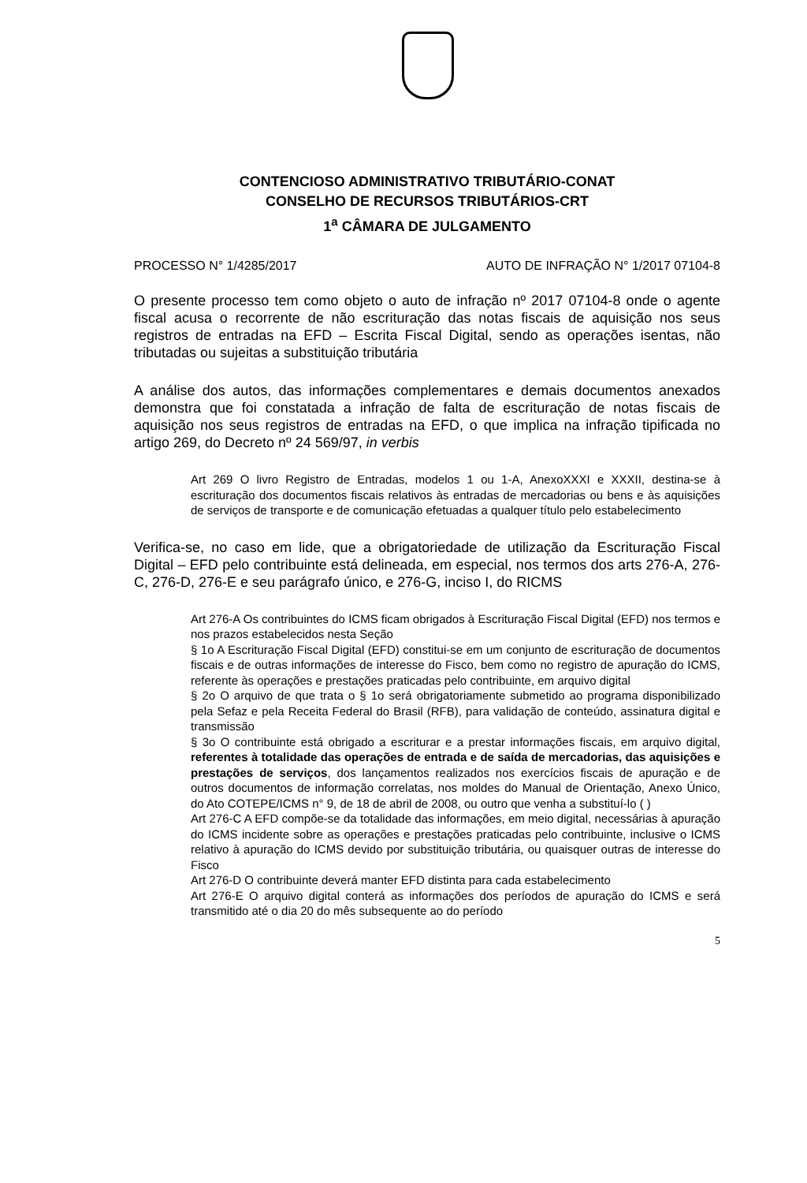CONTENCIOSO ADMINISTRATIVO TRIBUTÁRIO-CONAT
CONSELHO DE RECURSOS TRIBUTÁRIOS-CRT
1<sup>a</sup> CÂMARA DE JULGAMENTO
PROCESSO N° 1/4285/2017 AUTO DE INFRAÇÃO N° 1/2017 07104-8
O presente processo tem como objeto o auto de infração nº 2017 07104-8 onde o agente fiscal acusa o recorrente de não escrituração das notas fiscais de aquisição nos seus registros de entradas na EFD – Escrita Fiscal Digital, sendo as operações isentas, não tributadas ou sujeitas a substituição tributária
A análise dos autos, das informações complementares e demais documentos anexados demonstra que foi constatada a infração de falta de escrituração de notas fiscais de aquisição nos seus registros de entradas na EFD, o que implica na infração tipificada no artigo 269, do Decreto nº 24 569/97, in verbis
Art 269 O livro Registro de Entradas, modelos 1 ou 1-A, AnexoXXXI e XXXII, destina-se à escrituração dos documentos fiscais relativos às entradas de mercadorias ou bens e às aquisições de serviços de transporte e de comunicação efetuadas a qualquer título pelo estabelecimento
Verifica-se, no caso em lide, que a obrigatoriedade de utilização da Escrituração Fiscal Digital – EFD pelo contribuinte está delineada, em especial, nos termos dos arts 276-A, 276-C, 276-D, 276-E e seu parágrafo único, e 276-G, inciso I, do RICMS
Art 276-A Os contribuintes do ICMS ficam obrigados à Escrituração Fiscal Digital (EFD) nos termos e nos prazos estabelecidos nesta Seção
§ 1o A Escrituração Fiscal Digital (EFD) constitui-se em um conjunto de escrituração de documentos fiscais e de outras informações de interesse do Fisco, bem como no registro de apuração do ICMS, referente às operações e prestações praticadas pelo contribuinte, em arquivo digital
§ 2o O arquivo de que trata o § 1o será obrigatoriamente submetido ao programa disponibilizado pela Sefaz e pela Receita Federal do Brasil (RFB), para validação de conteúdo, assinatura digital e transmissão
§ 3o O contribuinte está obrigado a escriturar e a prestar informações fiscais, em arquivo digital, referentes à totalidade das operações de entrada e de saída de mercadorias, das aquisições e prestações de serviços, dos lançamentos realizados nos exercícios fiscais de apuração e de outros documentos de informação correlatas, nos moldes do Manual de Orientação, Anexo Único, do Ato COTEPE/ICMS n° 9, de 18 de abril de 2008, ou outro que venha a substituí-lo ( )
Art 276-C A EFD compõe-se da totalidade das informações, em meio digital, necessárias à apuração do ICMS incidente sobre as operações e prestações praticadas pelo contribuinte, inclusive o ICMS relativo à apuração do ICMS devido por substituição tributária, ou quaisquer outras de interesse do Fisco
Art 276-D O contribuinte deverá manter EFD distinta para cada estabelecimento
Art 276-E O arquivo digital conterá as informações dos períodos de apuração do ICMS e será transmitido até o dia 20 do mês subsequente ao do período
5